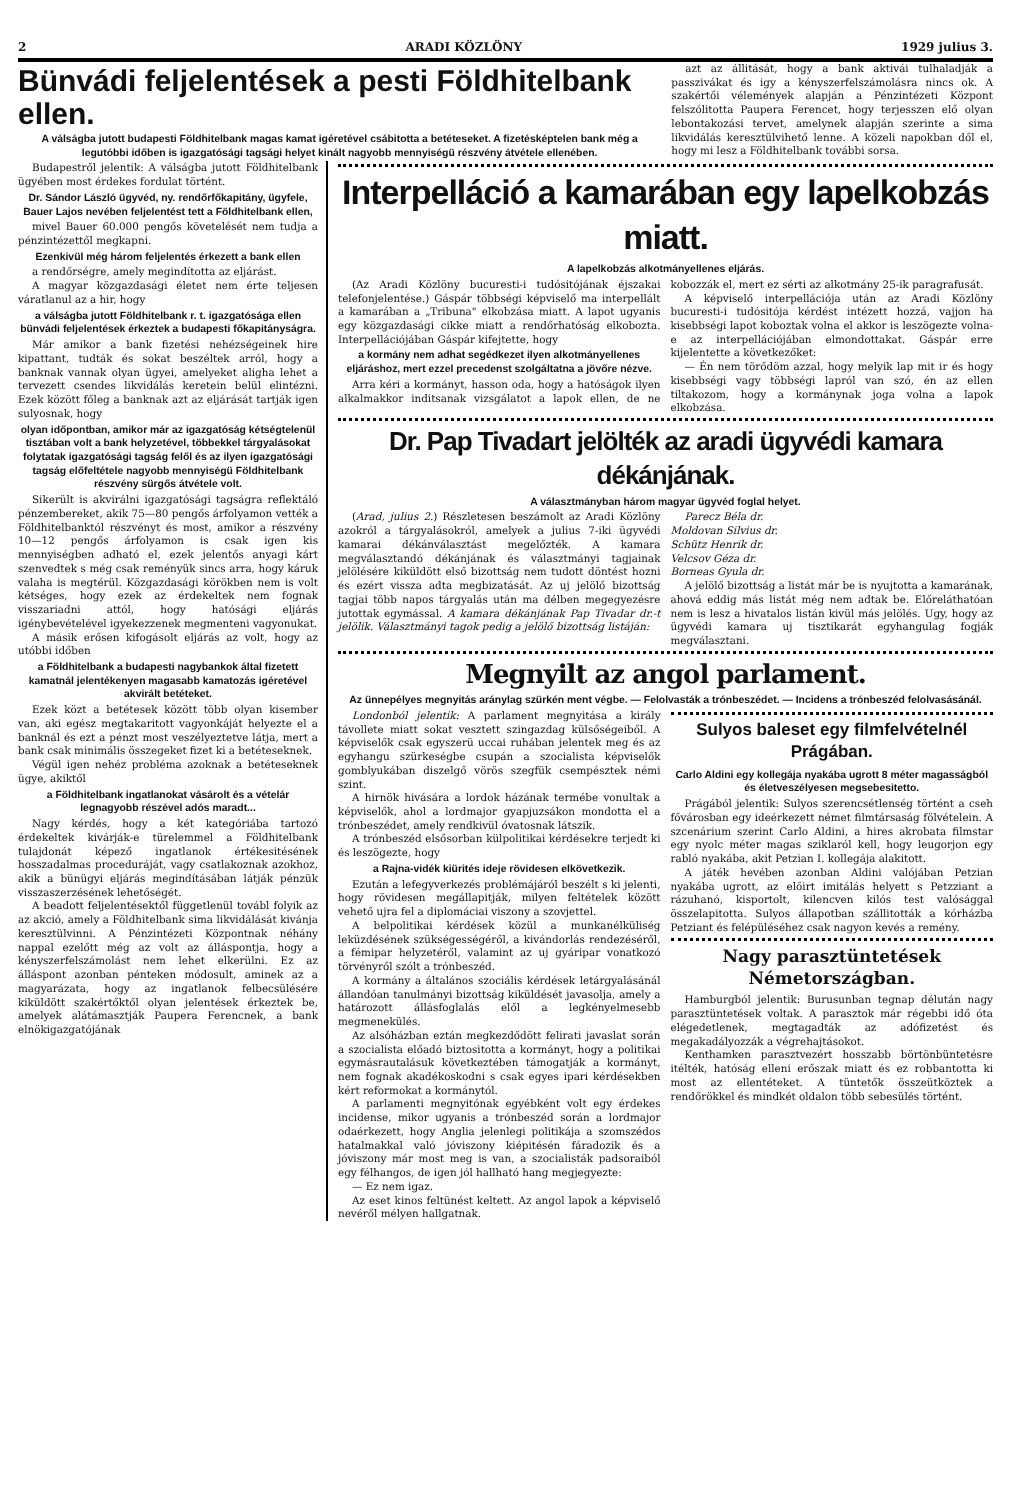2 ARADI KÖZLÖNY 1929 julius 3.
Bünvádi feljelentések a pesti Földhitelbank ellen.
A válságba jutott budapesti Földhitelbank magas kamat igéretével csábitotta a betéteseket. A fizetésképtelen bank még a legutóbbi időben is igazgatósági tagsági helyet kinált nagyobb mennyiségü részvény átvétele ellenében.
azt az állitását, hogy a bank aktivái tulhaladják a passzivákat és igy a kényszerfelszámolásra nincs ok. A szakértői vélemények alapján a Pénzintézeti Központ felszólitotta Paupera Ferencet, hogy terjesszen elő olyan lebontakozási tervet, amelynek alapján szerinte a sima likvidálás keresztülvihető lenne. A közeli napokban dől el, hogy mi lesz a Földhitelbank további sorsa.
Budapestről jelentik: A válságba jutott Földhitelbank ügyében most érdekes fordulat történt.
Dr. Sándor László ügyvéd, ny. rendőrfőkapitány, ügyfele, Bauer Lajos nevében feljelentést tett a Földhitelbank ellen,
mivel Bauer 60.000 pengős követelését nem tudja a pénzintézettől megkapni.
Ezenkivül még három feljelentés érkezett a bank ellen
a rendőrségre, amely megindította az eljárást.
A magyar közgazdasági életet nem érte teljesen váratlanul az a hir, hogy
a válságba jutott Földhitelbank r. t. igazgatósága ellen bünvádi feljelentések érkeztek a budapesti főkapitányságra.
Már amikor a bank fizetési nehézségeinek hire kipattant, tudták és sokat beszéltek arról, hogy a banknak vannak olyan ügyei, amelyeket aligha lehet a tervezett csendes likvidálás keretein belül elintézni. Ezek között főleg a banknak azt az eljárását tartják igen sulyosnak, hogy
olyan időpontban, amikor már az igazgatóság kétségtelenül tisztában volt a bank helyzetével, többekkel tárgyalásokat folytatak igazgatósági tagság felől és az ilyen igazgatósági tagság előfeltétele nagyobb mennyiségü Földhitelbank részvény sürgős átvétele volt.
Sikerült is akvirálni igazgatósági tagságra reflektáló pénzembereket, akik 75—80 pengős árfolyamon vették a Földhitelbanktól részvényt és most, amikor a részvény 10—12 pengős árfolyamon is csak igen kis mennyiségben adható el, ezek jelentős anyagi kárt szenvedtek s még csak reményük sincs arra, hogy káruk valaha is megtérül. Közgazdasági körökben nem is volt kétséges, hogy ezek az érdekeltek nem fognak visszariadni attól, hogy hatósági eljárás igénybevételével igyekezzenek megmenteni vagyonukat.
A másik erősen kifogásolt eljárás az volt, hogy az utóbbi időben
a Földhitelbank a budapesti nagybankok által fizetett kamatnál jelentékenyen magasabb kamatozás igéretével akvirált betéteket.
Ezek közt a betétesek között több olyan kisember van, aki egész megtakaritott vagyonkáját helyezte el a banknál és ezt a pénzt most veszélyeztetve látja, mert a bank csak minimális összegeket fizet ki a betéteseknek.
Végül igen nehéz probléma azoknak a betéteseknek ügye, akiktől
a Földhitelbank ingatlanokat vásárolt és a vételár legnagyobb részével adós maradt...
Nagy kérdés, hogy a két kategóriába tartozó érdekeltek kivárják-e türelemmel a Földhitelbank tulajdonát képező ingatlanok értékesitésének hosszadalmas proceduráját, vagy csatlakoznak azokhoz, akik a bünügyi eljárás megindításában látják pénzük visszaszerzésének lehetőségét.
A beadott feljelentésektől függetlenül továbl folyik az az akció, amely a Földhitelbank sima likvidálását kivánja keresztülvinni. A Pénzintézeti Központnak néhány nappal ezelőtt még az volt az álláspontja, hogy a kényszerfelszámolást nem lehet elkerülni. Ez az álláspont azonban pénteken módosult, aminek az a magyarázata, hogy az ingatlanok felbecsülésére kiküldött szakértőktől olyan jelentések érkeztek be, amelyek alátámasztják Paupera Ferencnek, a bank elnökigazgatójának
Interpelláció a kamarában egy lapelkobzás miatt.
A lapelkobzás alkotmányellenes eljárás.
(Az Aradi Közlöny bucuresti-i tudósitójának éjszakai telefonjelentése.) Gáspár többségi képviselő ma interpellált a kamarában a „Tribuna" elkobzása miatt. A lapot ugyanis egy közgazdasági cikke miatt a rendőrhatóság elkobozta. Interpellációjában Gáspár kifejtette, hogy
a kormány nem adhat segédkezet ilyen alkotmányellenes eljáráshoz, mert ezzel precedenst szolgáltatna a jövőre nézve.
Arra kéri a kormányt, hasson oda, hogy a hatóságok ilyen alkalmakkor inditsanak vizsgálatot a lapok ellen, de ne kobozzák el, mert ez sérti az alkotmány 25-ik paragrafusát.
A képviselő interpellációja után az Aradi Közlöny bucuresti-i tudósitója kérdést intézett hozzá, vajjon ha kisebbségi lapot koboztak volna el akkor is leszögezte volna-e az interpellációjában elmondottakat. Gáspár erre kijelentette a következőket:
— Én nem törődöm azzal, hogy melyik lap mit ir és hogy kisebbségi vagy többségi lapról van szó, én az ellen tiltakozom, hogy a kormánynak joga volna a lapok elkobzása.
Dr. Pap Tivadart jelölték az aradi ügyvédi kamara dékánjának.
A választmányban három magyar ügyvéd foglal helyet.
(Arad, julius 2.) Részletesen beszámolt az Aradi Közlöny azokról a tárgyalásokról, amelyek a julius 7-iki ügyvédi kamarai dékánválasztást megelőzték. A kamara megválasztandó dékánjának és választmányi tagjainak jelölésére kiküldött első bizottság nem tudott döntést hozni és ezért vissza adta megbizatását. Az uj jelölő bizottság tagjai több napos tárgyalás után ma délben megegyezésre jutottak egymással. A kamara dékánjának Pap Tivadar dr.-t jelölik. Választmányi tagok pedig a jelölő bizottság listáján:
Parecz Béla dr.
Moldovan Silvius dr.
Schütz Henrik dr.
Velcsov Géza dr.
Borneas Gyula dr.
A jelölő bizottság a listát már be is nyujtotta a kamarának, ahová eddig más listát még nem adtak be. Előreláthatóan nem is lesz a hivatalos listán kivül más jelölés. Ugy, hogy az ügyvédi kamara uj tisztikarát egyhangulag fogják megválasztani.
Megnyilt az angol parlament.
Az ünnepélyes megnyitás aránylag szürkén ment végbe. — Felolvasták a trónbeszédet. — Incidens a trónbeszéd felolvasásánál.
Londonból jelentik: A parlament megnyitása a király távollete miatt sokat vesztett szingazdag külsőségeiből. A képviselők csak egyszerü uccai ruhában jelentek meg és az egyhangu szürkeségbe csupán a szocialista képviselők gomblyukában diszelgő vörös szegfük csempésztek némi szint.
A hirnök hivására a lordok házának termébe vonultak a képviselők, ahol a lordmajor gyapjuzsákon mondotta el a trónbeszédet, amely rendkivül óvatosnak látszik.
A trónbeszéd elsősorban külpolitikai kérdésekre terjedt ki és leszögezte, hogy
a Rajna-vidék kiürités ideje rövidesen elkövetkezik.
Ezután a lefegyverkezés problémájáról beszélt s ki jelenti, hogy rövidesen megállapitják, milyen feltételek között vehető ujra fel a diplomáciai viszony a szovjettel.
A belpolitikai kérdések közül a munkanélküliség leküzdésének szükségességéről, a kivándorlás rendezéséről, a fémipar helyzetéről, valamint az uj gyáripar vonatkozó törvényről szólt a trónbeszéd.
A kormány a általános szociális kérdések letárgyalásánál állandóan tanulmányi bizottság kiküldését javasolja, amely a határozott állásfoglalás elől a legkényelmesebb megmenekülés.
Az alsóházban eztán megkezdődött felirati javaslat során a szocialista előadó biztositotta a kormányt, hogy a politikai egymásrautalásuk következtében támogatják a kormányt, nem fognak akadékoskodni s csak egyes ipari kérdésekben kért reformokat a kormánytól.
A parlamenti megnyitónak egyébként volt egy érdekes incidense, mikor ugyanis a trónbeszéd során a lordmajor odaérkezett, hogy Anglia jelenlegi politikája a szomszédos hatalmakkal való jóviszony kiépitésén fáradozik és a jóviszony már most meg is van, a szocialisták padsoraiból egy félhangos, de igen jól hallható hang megjegyezte:
— Ez nem igaz.
Az eset kinos feltünést keltett. Az angol lapok a képviselő nevéről mélyen hallgatnak.
Sulyos baleset egy filmfelvételnél Prágában.
Carlo Aldini egy kollegája nyakába ugrott 8 méter magasságból és életveszélyesen megsebesitetto.
Prágából jelentik: Sulyos szerencsétlenség történt a cseh fővárosban egy ideérkezett német filmtársaság fölvételein. A szcenárium szerint Carlo Aldini, a hires akrobata filmstar egy nyolc méter magas sziklaról kell, hogy leugorjon egy rabló nyakába, akit Petzian I. kollegája alakitott.
A játék hevében azonban Aldini valójában Petzian nyakába ugrott, az előirt imitálás helyett s Petzziant a rázuhanó, kisportolt, kilencven kilós test valósággal összelapitotta. Sulyos állapotban szállitották a kórházba Petziant és felépüléséhez csak nagyon kevés a remény.
Nagy parasztüntetések Németországban.
Hamburgból jelentik: Burusunban tegnap délután nagy parasztüntetések voltak. A parasztok már régebbi idő óta elégedetlenek, megtagadták az adófizetést és megakadályozzák a végrehajtásokot.
Kenthamken parasztvezért hosszabb börtönbüntetésre itélték, hatóság elleni erőszak miatt és ez robbantotta ki most az ellentéteket. A tüntetők összeütköztek a rendőrökkel és mindkét oldalon több sebesülés történt.